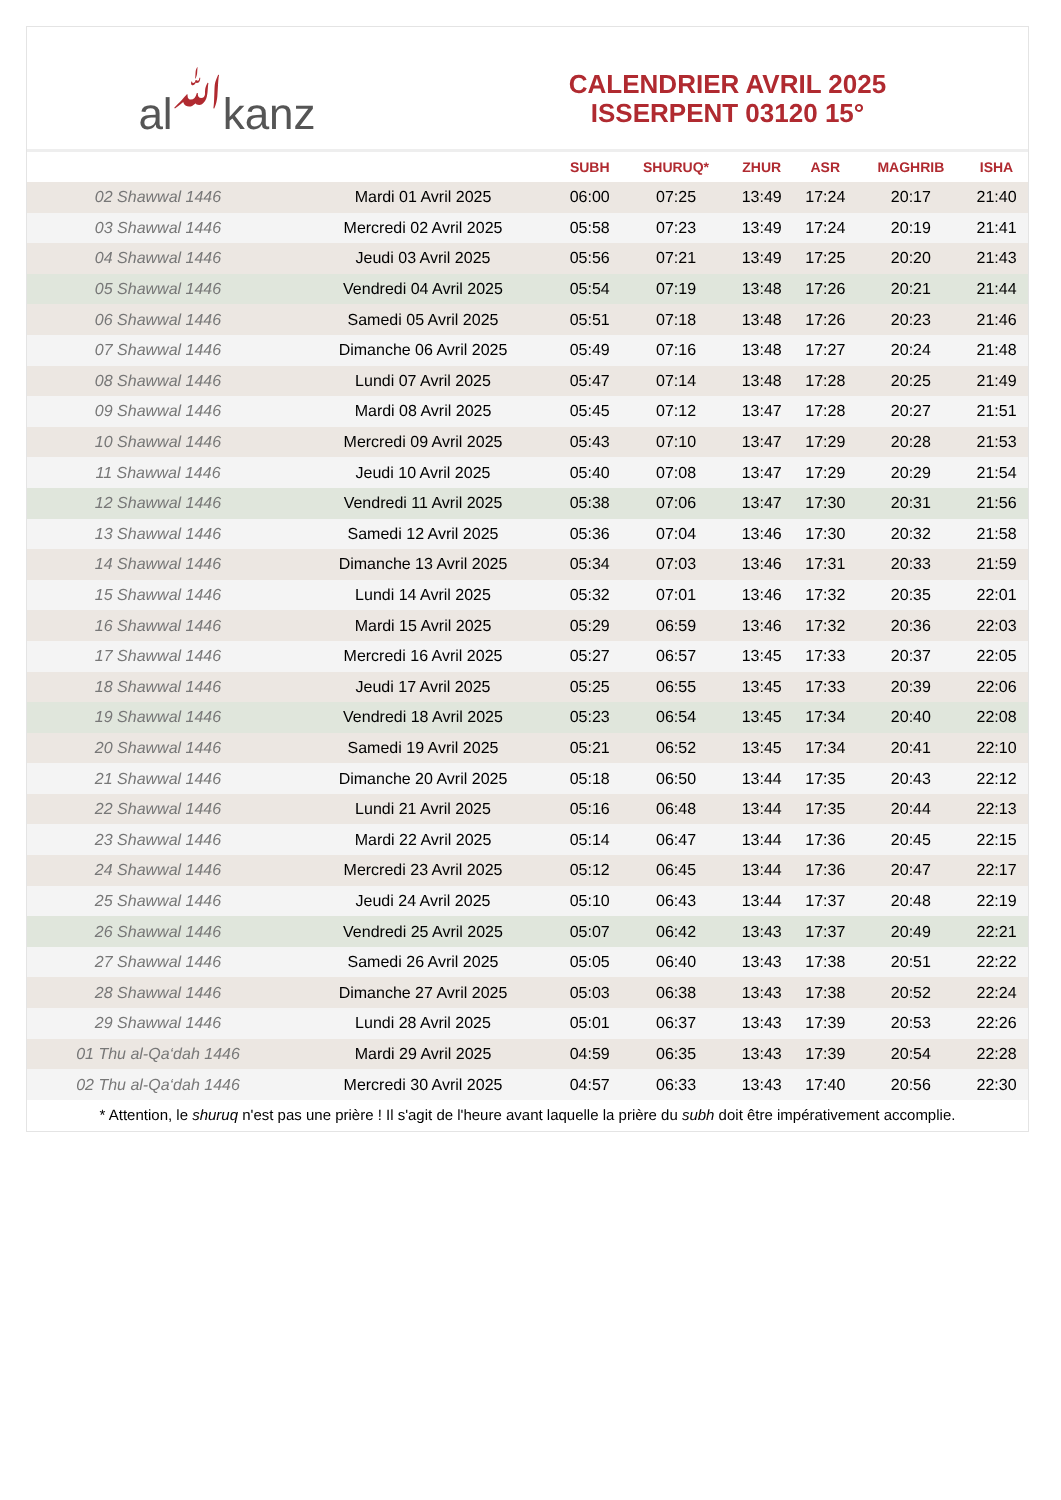al ﷲ kanz
CALENDRIER AVRIL 2025
ISSERPENT 03120 15°
| | | SUBH | SHURUQ* | ZHUR | ASR | MAGHRIB | ISHA |
| --- | --- | --- | --- | --- | --- | --- | --- |
| 02 Shawwal 1446 | Mardi 01 Avril 2025 | 06:00 | 07:25 | 13:49 | 17:24 | 20:17 | 21:40 |
| 03 Shawwal 1446 | Mercredi 02 Avril 2025 | 05:58 | 07:23 | 13:49 | 17:24 | 20:19 | 21:41 |
| 04 Shawwal 1446 | Jeudi 03 Avril 2025 | 05:56 | 07:21 | 13:49 | 17:25 | 20:20 | 21:43 |
| 05 Shawwal 1446 | Vendredi 04 Avril 2025 | 05:54 | 07:19 | 13:48 | 17:26 | 20:21 | 21:44 |
| 06 Shawwal 1446 | Samedi 05 Avril 2025 | 05:51 | 07:18 | 13:48 | 17:26 | 20:23 | 21:46 |
| 07 Shawwal 1446 | Dimanche 06 Avril 2025 | 05:49 | 07:16 | 13:48 | 17:27 | 20:24 | 21:48 |
| 08 Shawwal 1446 | Lundi 07 Avril 2025 | 05:47 | 07:14 | 13:48 | 17:28 | 20:25 | 21:49 |
| 09 Shawwal 1446 | Mardi 08 Avril 2025 | 05:45 | 07:12 | 13:47 | 17:28 | 20:27 | 21:51 |
| 10 Shawwal 1446 | Mercredi 09 Avril 2025 | 05:43 | 07:10 | 13:47 | 17:29 | 20:28 | 21:53 |
| 11 Shawwal 1446 | Jeudi 10 Avril 2025 | 05:40 | 07:08 | 13:47 | 17:29 | 20:29 | 21:54 |
| 12 Shawwal 1446 | Vendredi 11 Avril 2025 | 05:38 | 07:06 | 13:47 | 17:30 | 20:31 | 21:56 |
| 13 Shawwal 1446 | Samedi 12 Avril 2025 | 05:36 | 07:04 | 13:46 | 17:30 | 20:32 | 21:58 |
| 14 Shawwal 1446 | Dimanche 13 Avril 2025 | 05:34 | 07:03 | 13:46 | 17:31 | 20:33 | 21:59 |
| 15 Shawwal 1446 | Lundi 14 Avril 2025 | 05:32 | 07:01 | 13:46 | 17:32 | 20:35 | 22:01 |
| 16 Shawwal 1446 | Mardi 15 Avril 2025 | 05:29 | 06:59 | 13:46 | 17:32 | 20:36 | 22:03 |
| 17 Shawwal 1446 | Mercredi 16 Avril 2025 | 05:27 | 06:57 | 13:45 | 17:33 | 20:37 | 22:05 |
| 18 Shawwal 1446 | Jeudi 17 Avril 2025 | 05:25 | 06:55 | 13:45 | 17:33 | 20:39 | 22:06 |
| 19 Shawwal 1446 | Vendredi 18 Avril 2025 | 05:23 | 06:54 | 13:45 | 17:34 | 20:40 | 22:08 |
| 20 Shawwal 1446 | Samedi 19 Avril 2025 | 05:21 | 06:52 | 13:45 | 17:34 | 20:41 | 22:10 |
| 21 Shawwal 1446 | Dimanche 20 Avril 2025 | 05:18 | 06:50 | 13:44 | 17:35 | 20:43 | 22:12 |
| 22 Shawwal 1446 | Lundi 21 Avril 2025 | 05:16 | 06:48 | 13:44 | 17:35 | 20:44 | 22:13 |
| 23 Shawwal 1446 | Mardi 22 Avril 2025 | 05:14 | 06:47 | 13:44 | 17:36 | 20:45 | 22:15 |
| 24 Shawwal 1446 | Mercredi 23 Avril 2025 | 05:12 | 06:45 | 13:44 | 17:36 | 20:47 | 22:17 |
| 25 Shawwal 1446 | Jeudi 24 Avril 2025 | 05:10 | 06:43 | 13:44 | 17:37 | 20:48 | 22:19 |
| 26 Shawwal 1446 | Vendredi 25 Avril 2025 | 05:07 | 06:42 | 13:43 | 17:37 | 20:49 | 22:21 |
| 27 Shawwal 1446 | Samedi 26 Avril 2025 | 05:05 | 06:40 | 13:43 | 17:38 | 20:51 | 22:22 |
| 28 Shawwal 1446 | Dimanche 27 Avril 2025 | 05:03 | 06:38 | 13:43 | 17:38 | 20:52 | 22:24 |
| 29 Shawwal 1446 | Lundi 28 Avril 2025 | 05:01 | 06:37 | 13:43 | 17:39 | 20:53 | 22:26 |
| 01 Thu al-Qa‘dah 1446 | Mardi 29 Avril 2025 | 04:59 | 06:35 | 13:43 | 17:39 | 20:54 | 22:28 |
| 02 Thu al-Qa‘dah 1446 | Mercredi 30 Avril 2025 | 04:57 | 06:33 | 13:43 | 17:40 | 20:56 | 22:30 |
* Attention, le shuruq n'est pas une prière ! Il s'agit de l'heure avant laquelle la prière du subh doit être impérativement accomplie.